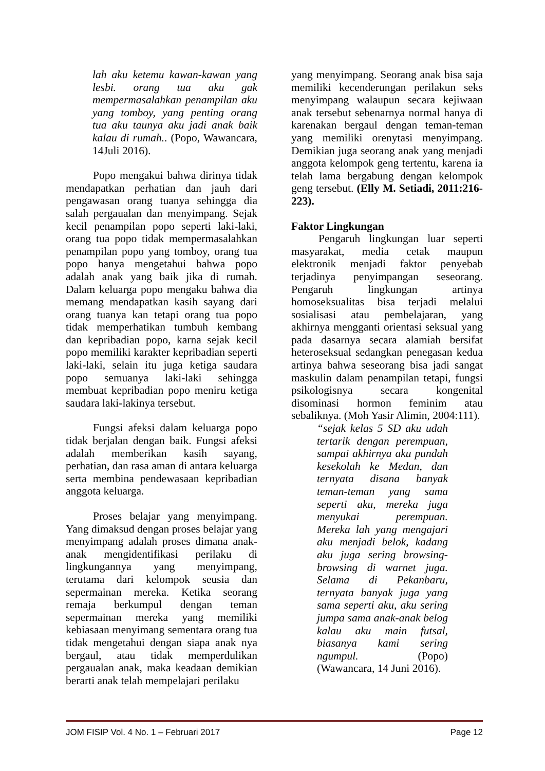lah aku ketemu kawan-kawan yang lesbi. orang tua aku gak mempermasalahkan penampilan aku yang tomboy, yang penting orang tua aku taunya aku jadi anak baik kalau di rumah.. (Popo, Wawancara, 14Juli 2016).
Popo mengakui bahwa dirinya tidak mendapatkan perhatian dan jauh dari pengawasan orang tuanya sehingga dia salah pergaualan dan menyimpang. Sejak kecil penampilan popo seperti laki-laki, orang tua popo tidak mempermasalahkan penampilan popo yang tomboy, orang tua popo hanya mengetahui bahwa popo adalah anak yang baik jika di rumah. Dalam keluarga popo mengaku bahwa dia memang mendapatkan kasih sayang dari orang tuanya kan tetapi orang tua popo tidak memperhatikan tumbuh kembang dan kepribadian popo, karna sejak kecil popo memiliki karakter kepribadian seperti laki-laki, selain itu juga ketiga saudara popo semuanya laki-laki sehingga membuat kepribadian popo meniru ketiga saudara laki-lakinya tersebut.
Fungsi afeksi dalam keluarga popo tidak berjalan dengan baik. Fungsi afeksi adalah memberikan kasih sayang, perhatian, dan rasa aman di antara keluarga serta membina pendewasaan kepribadian anggota keluarga.
Proses belajar yang menyimpang. Yang dimaksud dengan proses belajar yang menyimpang adalah proses dimana anak-anak mengidentifikasi perilaku di lingkungannya yang menyimpang, terutama dari kelompok seusia dan sepermainan mereka. Ketika seorang remaja berkumpul dengan teman sepermainan mereka yang memiliki kebiasaan menyimang sementara orang tua tidak mengetahui dengan siapa anak nya bergaul, atau tidak memperdulikan pergaualan anak, maka keadaan demikian berarti anak telah mempelajari perilaku
yang menyimpang. Seorang anak bisa saja memiliki kecenderungan perilakun seks menyimpang walaupun secara kejiwaan anak tersebut sebenarnya normal hanya di karenakan bergaul dengan teman-teman yang memiliki orenytasi menyimpang. Demikian juga seorang anak yang menjadi anggota kelompok geng tertentu, karena ia telah lama bergabung dengan kelompok geng tersebut. (Elly M. Setiadi, 2011:216-223).
Faktor Lingkungan
Pengaruh lingkungan luar seperti masyarakat, media cetak maupun elektronik menjadi faktor penyebab terjadinya penyimpangan seseorang. Pengaruh lingkungan artinya homoseksualitas bisa terjadi melalui sosialisasi atau pembelajaran, yang akhirnya mengganti orientasi seksual yang pada dasarnya secara alamiah bersifat heteroseksual sedangkan penegasan kedua artinya bahwa seseorang bisa jadi sangat maskulin dalam penampilan tetapi, fungsi psikologisnya secara kongenital disominasi hormon feminim atau sebaliknya. (Moh Yasir Alimin, 2004:111).
“sejak kelas 5 SD aku udah tertarik dengan perempuan, sampai akhirnya aku pundah kesekolah ke Medan, dan ternyata disana banyak teman-teman yang sama seperti aku, mereka juga menyukai perempuan. Mereka lah yang mengajari aku menjadi belok, kadang aku juga sering browsing-browsing di warnet juga. Selama di Pekanbaru, ternyata banyak juga yang sama seperti aku, aku sering jumpa sama anak-anak belog kalau aku main futsal, biasanya kami sering ngumpul. (Popo) (Wawancara, 14 Juni 2016).
JOM FISIP Vol. 4 No. 1 – Februari 2017 Page 12